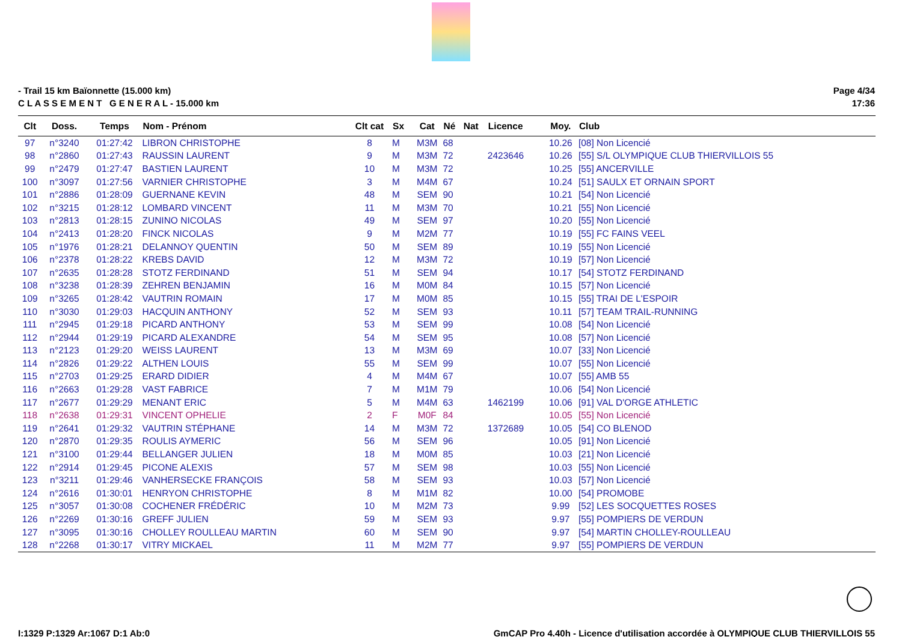- Trail 15 km Baïonnette (15.000 km)
C L A S S E M E N T G E N E R A L - 15.000 km
Page 4/34
17:36
| Clt | Doss. | Temps | Nom - Prénom | Clt cat | Sx | Cat | Né | Nat | Licence | Moy. | Club |
| --- | --- | --- | --- | --- | --- | --- | --- | --- | --- | --- | --- |
| 97 | n°3240 | 01:27:42 | LIBRON CHRISTOPHE | 8 | M | M3M | 68 | | | 10.26 | [08] Non Licencié |
| 98 | n°2860 | 01:27:43 | RAUSSIN LAURENT | 9 | M | M3M | 72 | | 2423646 | 10.26 | [55] S/L OLYMPIQUE CLUB THIERVILLOIS 55 |
| 99 | n°2479 | 01:27:47 | BASTIEN LAURENT | 10 | M | M3M | 72 | | | 10.25 | [55] ANCERVILLE |
| 100 | n°3097 | 01:27:56 | VARNIER CHRISTOPHE | 3 | M | M4M | 67 | | | 10.24 | [51] SAULX ET ORNAIN SPORT |
| 101 | n°2886 | 01:28:09 | GUERNANE KEVIN | 48 | M | SEM | 90 | | | 10.21 | [54] Non Licencié |
| 102 | n°3215 | 01:28:12 | LOMBARD VINCENT | 11 | M | M3M | 70 | | | 10.21 | [55] Non Licencié |
| 103 | n°2813 | 01:28:15 | ZUNINO NICOLAS | 49 | M | SEM | 97 | | | 10.20 | [55] Non Licencié |
| 104 | n°2413 | 01:28:20 | FINCK NICOLAS | 9 | M | M2M | 77 | | | 10.19 | [55] FC FAINS VEEL |
| 105 | n°1976 | 01:28:21 | DELANNOY QUENTIN | 50 | M | SEM | 89 | | | 10.19 | [55] Non Licencié |
| 106 | n°2378 | 01:28:22 | KREBS DAVID | 12 | M | M3M | 72 | | | 10.19 | [57] Non Licencié |
| 107 | n°2635 | 01:28:28 | STOTZ FERDINAND | 51 | M | SEM | 94 | | | 10.17 | [54] STOTZ FERDINAND |
| 108 | n°3238 | 01:28:39 | ZEHREN BENJAMIN | 16 | M | M0M | 84 | | | 10.15 | [57] Non Licencié |
| 109 | n°3265 | 01:28:42 | VAUTRIN ROMAIN | 17 | M | M0M | 85 | | | 10.15 | [55] TRAI DE L'ESPOIR |
| 110 | n°3030 | 01:29:03 | HACQUIN ANTHONY | 52 | M | SEM | 93 | | | 10.11 | [57] TEAM TRAIL-RUNNING |
| 111 | n°2945 | 01:29:18 | PICARD ANTHONY | 53 | M | SEM | 99 | | | 10.08 | [54] Non Licencié |
| 112 | n°2944 | 01:29:19 | PICARD ALEXANDRE | 54 | M | SEM | 95 | | | 10.08 | [57] Non Licencié |
| 113 | n°2123 | 01:29:20 | WEISS LAURENT | 13 | M | M3M | 69 | | | 10.07 | [33] Non Licencié |
| 114 | n°2826 | 01:29:22 | ALTHEN LOUIS | 55 | M | SEM | 99 | | | 10.07 | [55] Non Licencié |
| 115 | n°2703 | 01:29:25 | ERARD DIDIER | 4 | M | M4M | 67 | | | 10.07 | [55] AMB 55 |
| 116 | n°2663 | 01:29:28 | VAST FABRICE | 7 | M | M1M | 79 | | | 10.06 | [54] Non Licencié |
| 117 | n°2677 | 01:29:29 | MENANT ERIC | 5 | M | M4M | 63 | | 1462199 | 10.06 | [91] VAL D'ORGE ATHLETIC |
| 118 | n°2638 | 01:29:31 | VINCENT OPHELIE | 2 | F | M0F | 84 | | | 10.05 | [55] Non Licencié |
| 119 | n°2641 | 01:29:32 | VAUTRIN STÉPHANE | 14 | M | M3M | 72 | | 1372689 | 10.05 | [54] CO BLENOD |
| 120 | n°2870 | 01:29:35 | ROULIS AYMERIC | 56 | M | SEM | 96 | | | 10.05 | [91] Non Licencié |
| 121 | n°3100 | 01:29:44 | BELLANGER JULIEN | 18 | M | M0M | 85 | | | 10.03 | [21] Non Licencié |
| 122 | n°2914 | 01:29:45 | PICONE ALEXIS | 57 | M | SEM | 98 | | | 10.03 | [55] Non Licencié |
| 123 | n°3211 | 01:29:46 | VANHERSECKE FRANÇOIS | 58 | M | SEM | 93 | | | 10.03 | [57] Non Licencié |
| 124 | n°2616 | 01:30:01 | HENRYON CHRISTOPHE | 8 | M | M1M | 82 | | | 10.00 | [54] PROMOBE |
| 125 | n°3057 | 01:30:08 | COCHENER FRÉDÉRIC | 10 | M | M2M | 73 | | | 9.99 | [52] LES SOCQUETTES ROSES |
| 126 | n°2269 | 01:30:16 | GREFF JULIEN | 59 | M | SEM | 93 | | | 9.97 | [55] POMPIERS DE VERDUN |
| 127 | n°3095 | 01:30:16 | CHOLLEY ROULLEAU MARTIN | 60 | M | SEM | 90 | | | 9.97 | [54] MARTIN CHOLLEY-ROULLEAU |
| 128 | n°2268 | 01:30:17 | VITRY MICKAEL | 11 | M | M2M | 77 | | | 9.97 | [55] POMPIERS DE VERDUN |
I:1329 P:1329 Ar:1067 D:1 Ab:0 GmCAP Pro 4.40h - Licence d'utilisation accordée à OLYMPIQUE CLUB THIERVILLOIS 55